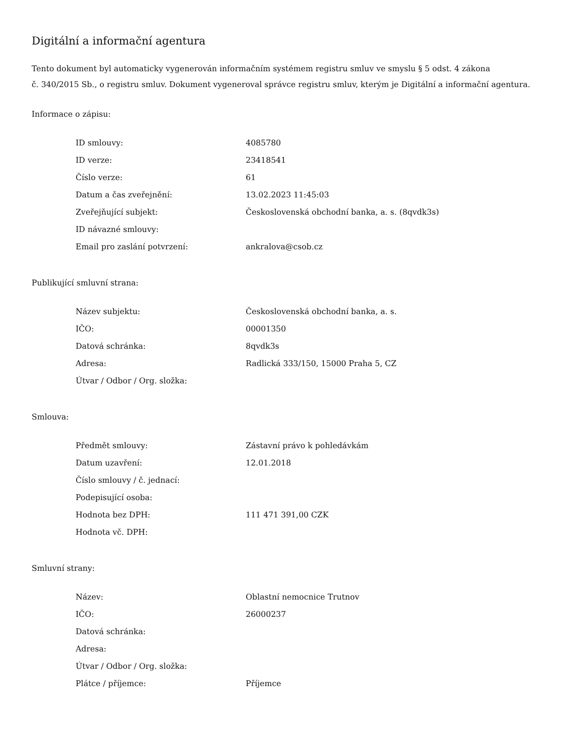Digitální a informační agentura
Tento dokument byl automaticky vygenerován informačním systémem registru smluv ve smyslu § 5 odst. 4 zákona
č. 340/2015 Sb., o registru smluv. Dokument vygeneroval správce registru smluv, kterým je Digitální a informační agentura.
Informace o zápisu:
| ID smlouvy: | 4085780 |
| ID verze: | 23418541 |
| Číslo verze: | 61 |
| Datum a čas zveřejnění: | 13.02.2023 11:45:03 |
| Zveřejňující subjekt: | Československá obchodní banka, a. s. (8qvdk3s) |
| ID návazné smlouvy: | |
| Email pro zaslání potvrzení: | ankralova@csob.cz |
Publikující smluvní strana:
| Název subjektu: | Československá obchodní banka, a. s. |
| IČO: | 00001350 |
| Datová schránka: | 8qvdk3s |
| Adresa: | Radlická 333/150, 15000 Praha 5, CZ |
| Útvar / Odbor / Org. složka: | |
Smlouva:
| Předmět smlouvy: | Zástavní právo k pohledávkám |
| Datum uzavření: | 12.01.2018 |
| Číslo smlouvy / č. jednací: | |
| Podepisující osoba: | |
| Hodnota bez DPH: | 111 471 391,00 CZK |
| Hodnota vč. DPH: | |
Smluvní strany:
| Název: | Oblastní nemocnice Trutnov |
| IČO: | 26000237 |
| Datová schránka: | |
| Adresa: | |
| Útvar / Odbor / Org. složka: | |
| Plátce / příjemce: | Příjemce |